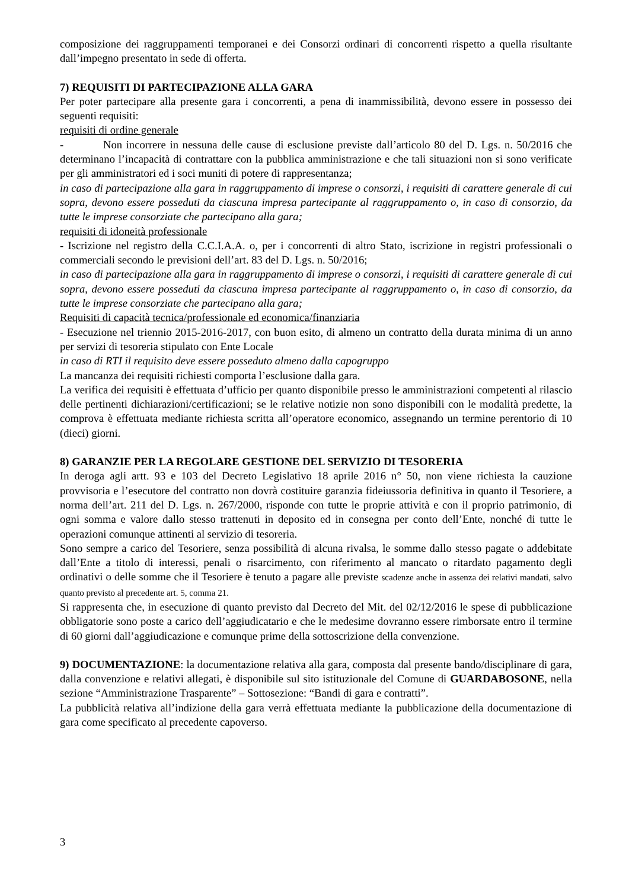composizione dei raggruppamenti temporanei e dei Consorzi ordinari di concorrenti rispetto a quella risultante dall’impegno presentato in sede di offerta.
7) REQUISITI DI PARTECIPAZIONE ALLA GARA
Per poter partecipare alla presente gara i concorrenti, a pena di inammissibilità, devono essere in possesso dei seguenti requisiti:
requisiti di ordine generale
- Non incorrere in nessuna delle cause di esclusione previste dall’articolo 80 del D. Lgs. n. 50/2016 che determinano l’incapacità di contrattare con la pubblica amministrazione e che tali situazioni non si sono verificate per gli amministratori ed i soci muniti di potere di rappresentanza;
in caso di partecipazione alla gara in raggruppamento di imprese o consorzi, i requisiti di carattere generale di cui sopra, devono essere posseduti da ciascuna impresa partecipante al raggruppamento o, in caso di consorzio, da tutte le imprese consorziate che partecipano alla gara;
requisiti di idoneità professionale
- Iscrizione nel registro della C.C.I.A.A. o, per i concorrenti di altro Stato, iscrizione in registri professionali o commerciali secondo le previsioni dell’art. 83 del D. Lgs. n. 50/2016;
in caso di partecipazione alla gara in raggruppamento di imprese o consorzi, i requisiti di carattere generale di cui sopra, devono essere posseduti da ciascuna impresa partecipante al raggruppamento o, in caso di consorzio, da tutte le imprese consorziate che partecipano alla gara;
Requisiti di capacità tecnica/professionale ed economica/finanziaria
- Esecuzione nel triennio 2015-2016-2017, con buon esito, di almeno un contratto della durata minima di un anno per servizi di tesoreria stipulato con Ente Locale
in caso di RTI il requisito deve essere posseduto almeno dalla capogruppo
La mancanza dei requisiti richiesti comporta l’esclusione dalla gara.
La verifica dei requisiti è effettuata d’ufficio per quanto disponibile presso le amministrazioni competenti al rilascio delle pertinenti dichiarazioni/certificazioni; se le relative notizie non sono disponibili con le modalità predette, la comprova è effettuata mediante richiesta scritta all’operatore economico, assegnando un termine perentorio di 10 (dieci) giorni.
8) GARANZIE PER LA REGOLARE GESTIONE DEL SERVIZIO DI TESORERIA
In deroga agli artt. 93 e 103 del Decreto Legislativo 18 aprile 2016 n° 50, non viene richiesta la cauzione provvisoria e l’esecutore del contratto non dovrà costituire garanzia fideiussoria definitiva in quanto il Tesoriere, a norma dell’art. 211 del D. Lgs. n. 267/2000, risponde con tutte le proprie attività e con il proprio patrimonio, di ogni somma e valore dallo stesso trattenuti in deposito ed in consegna per conto dell’Ente, nonché di tutte le operazioni comunque attinenti al servizio di tesoreria.
Sono sempre a carico del Tesoriere, senza possibilità di alcuna rivalsa, le somme dallo stesso pagate o addebitate dall’Ente a titolo di interessi, penali o risarcimento, con riferimento al mancato o ritardato pagamento degli ordinativi o delle somme che il Tesoriere è tenuto a pagare alle previste scadenze anche in assenza dei relativi mandati, salvo quanto previsto al precedente art. 5, comma 21.
Si rappresenta che, in esecuzione di quanto previsto dal Decreto del Mit. del 02/12/2016 le spese di pubblicazione obbligatorie sono poste a carico dell’aggiudicatario e che le medesime dovranno essere rimborsate entro il termine di 60 giorni dall’aggiudicazione e comunque prime della sottoscrizione della convenzione.
9) DOCUMENTAZIONE: la documentazione relativa alla gara, composta dal presente bando/disciplinare di gara, dalla convenzione e relativi allegati, è disponibile sul sito istituzionale del Comune di GUARDABOSONE, nella sezione “Amministrazione Trasparente” – Sottosezione: “Bandi di gara e contratti”.
La pubblicità relativa all’indizione della gara verrà effettuata mediante la pubblicazione della documentazione di gara come specificato al precedente capoverso.
3